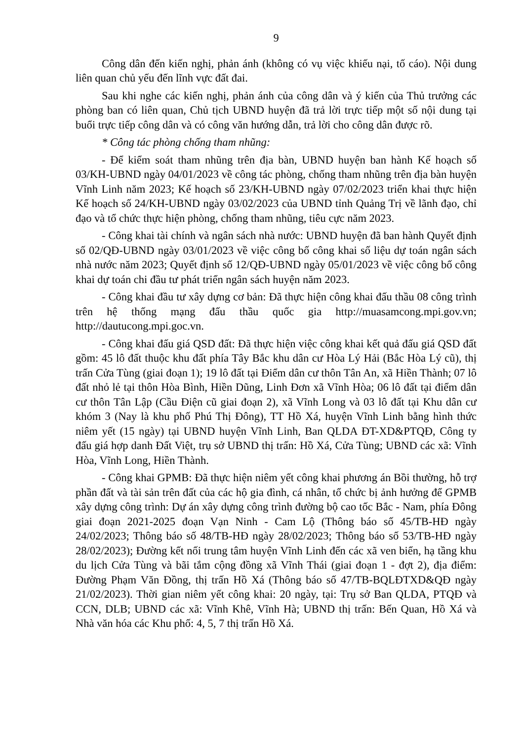9
Công dân đến kiến nghị, phản ánh (không có vụ việc khiếu nại, tố cáo). Nội dung liên quan chủ yếu đến lĩnh vực đất đai.
Sau khi nghe các kiến nghị, phản ánh của công dân và ý kiến của Thủ trưởng các phòng ban có liên quan, Chủ tịch UBND huyện đã trả lời trực tiếp một số nội dung tại buổi trực tiếp công dân và có công văn hướng dẫn, trả lời cho công dân được rõ.
* Công tác phòng chống tham nhũng:
- Để kiểm soát tham nhũng trên địa bàn, UBND huyện ban hành Kế hoạch số 03/KH-UBND ngày 04/01/2023 về công tác phòng, chống tham nhũng trên địa bàn huyện Vĩnh Linh năm 2023; Kế hoạch số 23/KH-UBND ngày 07/02/2023 triển khai thực hiện Kế hoạch số 24/KH-UBND ngày 03/02/2023 của UBND tỉnh Quảng Trị về lãnh đạo, chỉ đạo và tổ chức thực hiện phòng, chống tham nhũng, tiêu cực năm 2023.
- Công khai tài chính và ngân sách nhà nước: UBND huyện đã ban hành Quyết định số 02/QĐ-UBND ngày 03/01/2023 về việc công bố công khai số liệu dự toán ngân sách nhà nước năm 2023; Quyết định số 12/QĐ-UBND ngày 05/01/2023 về việc công bố công khai dự toán chi đầu tư phát triển ngân sách huyện năm 2023.
- Công khai đầu tư xây dựng cơ bản: Đã thực hiện công khai đấu thầu 08 công trình trên hệ thống mạng đấu thầu quốc gia http://muasamcong.mpi.gov.vn; http://dautucong.mpi.goc.vn.
- Công khai đấu giá QSD đất: Đã thực hiện việc công khai kết quả đấu giá QSD đất gồm: 45 lô đất thuộc khu đất phía Tây Bắc khu dân cư Hòa Lý Hải (Bắc Hòa Lý cũ), thị trấn Cửa Tùng (giai đoạn 1); 19 lô đất tại Điểm dân cư thôn Tân An, xã Hiền Thành; 07 lô đất nhỏ lẻ tại thôn Hòa Bình, Hiền Dũng, Linh Đơn xã Vĩnh Hòa; 06 lô đất tại điểm dân cư thôn Tân Lập (Cầu Điện cũ giai đoạn 2), xã Vĩnh Long và 03 lô đất tại Khu dân cư khóm 3 (Nay là khu phố Phú Thị Đông), TT Hồ Xá, huyện Vĩnh Linh bằng hình thức niêm yết (15 ngày) tại UBND huyện Vĩnh Linh, Ban QLDA ĐT-XD&PTQĐ, Công ty đấu giá hợp danh Đất Việt, trụ sở UBND thị trấn: Hồ Xá, Cửa Tùng; UBND các xã: Vĩnh Hòa, Vĩnh Long, Hiền Thành.
- Công khai GPMB: Đã thực hiện niêm yết công khai phương án Bồi thường, hỗ trợ phần đất và tài sản trên đất của các hộ gia đình, cá nhân, tổ chức bị ảnh hưởng để GPMB xây dựng công trình: Dự án xây dựng công trình đường bộ cao tốc Bắc - Nam, phía Đông giai đoạn 2021-2025 đoạn Vạn Ninh - Cam Lộ (Thông báo số 45/TB-HĐ ngày 24/02/2023; Thông báo số 48/TB-HĐ ngày 28/02/2023; Thông báo số 53/TB-HĐ ngày 28/02/2023); Đường kết nối trung tâm huyện Vĩnh Linh đến các xã ven biển, hạ tầng khu du lịch Cửa Tùng và bãi tắm cộng đồng xã Vĩnh Thái (giai đoạn 1 - đợt 2), địa điểm: Đường Phạm Văn Đồng, thị trấn Hồ Xá (Thông báo số 47/TB-BQLĐTXD&QĐ ngày 21/02/2023). Thời gian niêm yết công khai: 20 ngày, tại: Trụ sở Ban QLDA, PTQĐ và CCN, DLB; UBND các xã: Vĩnh Khê, Vĩnh Hà; UBND thị trấn: Bến Quan, Hồ Xá và Nhà văn hóa các Khu phố: 4, 5, 7 thị trấn Hồ Xá.